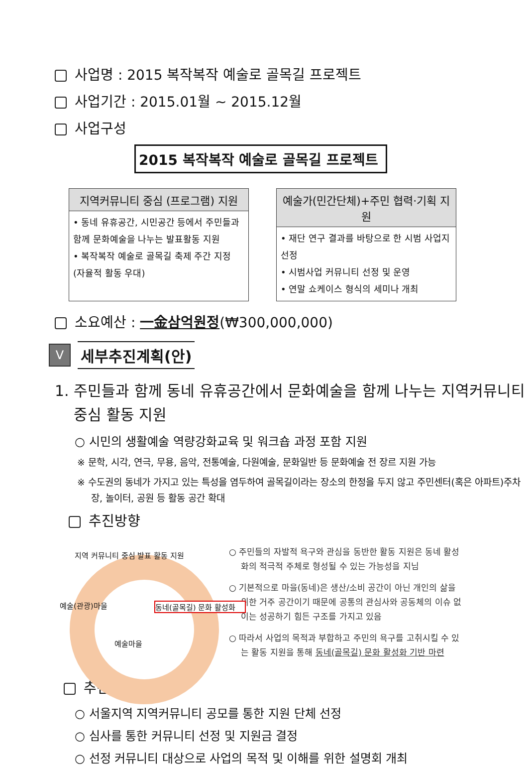사업명 : 2015 복작복작 예술로 골목길 프로젝트
사업기간 : 2015.01월 ~ 2015.12월
사업구성
2015 복작복작 예술로 골목길 프로젝트
지역커뮤니티 중심 (프로그램) 지원
• 동네 유휴공간, 시민공간 등에서 주민들과 함께 문화예술을 나누는 발표활동 지원
• 복작복작 예술로 골목길 축제 주간 지정 (자율적 활동 우대)
예술가(민간단체)+주민 협력·기획 지원
• 재단 연구 결과를 바탕으로 한 시범 사업지 선정
• 시범사업 커뮤니티 선정 및 운영
• 연말 쇼케이스 형식의 세미나 개최
소요예산 : 一金삼억원정(₩300,000,000)
V
세부추진계획(안)
1. 주민들과 함께 동네 유휴공간에서 문화예술을 함께 나누는 지역커뮤니티 중심 활동 지원
○ 시민의 생활예술 역량강화교육 및 워크숍 과정 포함 지원
※ 문학, 시각, 연극, 무용, 음악, 전통예술, 다원예술, 문화일반 등 문화예술 전 장르 지원 가능
※ 수도권의 동네가 가지고 있는 특성을 염두하여 골목길이라는 장소의 한정을 두지 않고 주민센터(혹은 아파트)주차장, 놀이터, 공원 등 활동 공간 확대
추진방향
지역 커뮤니티 중심 발표 활동 지원
예술(관광)마을
동네(골목길) 문화 활성화
예술마을
○ 주민들의 자발적 욕구와 관심을 동반한 활동 지원은 동네 활성화의 적극적 주체로 형성될 수 있는 가능성을 지님
○ 기본적으로 마을(동네)은 생산/소비 공간이 아닌 개인의 삶을 위한 거주 공간이기 때문에 공통의 관심사와 공동체의 이슈 없이는 성공하기 힘든 구조를 가지고 있음
○ 따라서 사업의 목적과 부합하고 주민의 욕구를 고취시킬 수 있는 활동 지원을 통해 동네(골목길) 문화 활성화 기반 마련
추진방법
○ 서울지역 지역커뮤니티 공모를 통한 지원 단체 선정
○ 심사를 통한 커뮤니티 선정 및 지원금 결정
○ 선정 커뮤니티 대상으로 사업의 목적 및 이해를 위한 설명회 개최